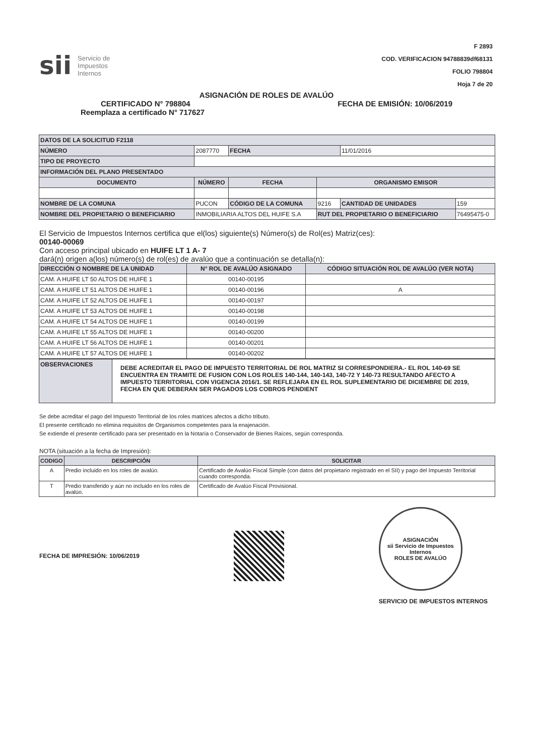sii Servicio de
Impuestos
Internos
F 2893
COD. VERIFICACION 94788839df68131
FOLIO 798804
Hoja 7 de 20
ASIGNACIÓN DE ROLES DE AVALÚO
CERTIFICADO N° 798804 FECHA DE EMISIÓN: 10/06/2019
Reemplaza a certificado N° 717627
| DATOS DE LA SOLICITUD F2118 | | | | | |
| NÚMERO | 2087770 | FECHA | | 11/01/2016 | |
| TIPO DE PROYECTO | | | | | |
| INFORMACIÓN DEL PLANO PRESENTADO | | | | | |
| DOCUMENTO | NÚMERO | FECHA | ORGANISMO EMISOR | | |
| NOMBRE DE LA COMUNA | PUCON | CÓDIGO DE LA COMUNA | 9216 | CANTIDAD DE UNIDADES | 159 |
| NOMBRE DEL PROPIETARIO O BENEFICIARIO | INMOBILIARIA ALTOS DEL HUIFE S.A | | RUT DEL PROPIETARIO O BENEFICIARIO | | 76495475-0 |
El Servicio de Impuestos Internos certifica que el(los) siguiente(s) Número(s) de Rol(es) Matriz(ces):
00140-00069
Con acceso principal ubicado en HUIFE LT 1 A- 7
dará(n) origen a(los) número(s) de rol(es) de avalúo que a continuación se detalla(n):
| DIRECCIÓN O NOMBRE DE LA UNIDAD | N° ROL DE AVALÚO ASIGNADO | CÓDIGO SITUACIÓN ROL DE AVALÚO (VER NOTA) |
| --- | --- | --- |
| CAM. A HUIFE LT 50 ALTOS DE HUIFE 1 | 00140-00195 | |
| CAM. A HUIFE LT 51 ALTOS DE HUIFE 1 | 00140-00196 | A |
| CAM. A HUIFE LT 52 ALTOS DE HUIFE 1 | 00140-00197 | |
| CAM. A HUIFE LT 53 ALTOS DE HUIFE 1 | 00140-00198 | |
| CAM. A HUIFE LT 54 ALTOS DE HUIFE 1 | 00140-00199 | |
| CAM. A HUIFE LT 55 ALTOS DE HUIFE 1 | 00140-00200 | |
| CAM. A HUIFE LT 56 ALTOS DE HUIFE 1 | 00140-00201 | |
| CAM. A HUIFE LT 57 ALTOS DE HUIFE 1 | 00140-00202 | |
| OBSERVACIONES | DEBE ACREDITAR EL PAGO DE IMPUESTO TERRITORIAL DE ROL MATRIZ SI CORRESPONDIERA.- EL ROL 140-69 SE ENCUENTRA EN TRAMITE DE FUSION CON LOS ROLES 140-144, 140-143, 140-72 Y 140-73 RESULTANDO AFECTO A IMPUESTO TERRITORIAL CON VIGENCIA 2016/1. SE REFLEJARA EN EL ROL SUPLEMENTARIO DE DICIEMBRE DE 2019, FECHA EN QUE DEBERAN SER PAGADOS LOS COBROS PENDIENT |
Se debe acreditar el pago del Impuesto Territorial de los roles matrices afectos a dicho tributo.
El presente certificado no elimina requisitos de Organismos competentes para la enajenación.
Se extiende el presente certificado para ser presentado en la Notaría o Conservador de Bienes Raíces, según corresponda.
NOTA (situación a la fecha de Impresión):
| CODIGO | DESCRIPCIÓN | SOLICITAR |
| --- | --- | --- |
| A | Predio incluido en los roles de avalúo. | Certificado de Avalúo Fiscal Simple (con datos del propietario registrado en el SII) y pago del Impuesto Territorial cuando corresponda. |
| T | Predio transferido y aún no incluido en los roles de avalúo. | Certificado de Avalúo Fiscal Provisional. |
FECHA DE IMPRESIÓN: 10/06/2019
ASIGNACIÓN
sii Servicio de Impuestos Internos
ROLES DE AVALÚO
SERVICIO DE IMPUESTOS INTERNOS